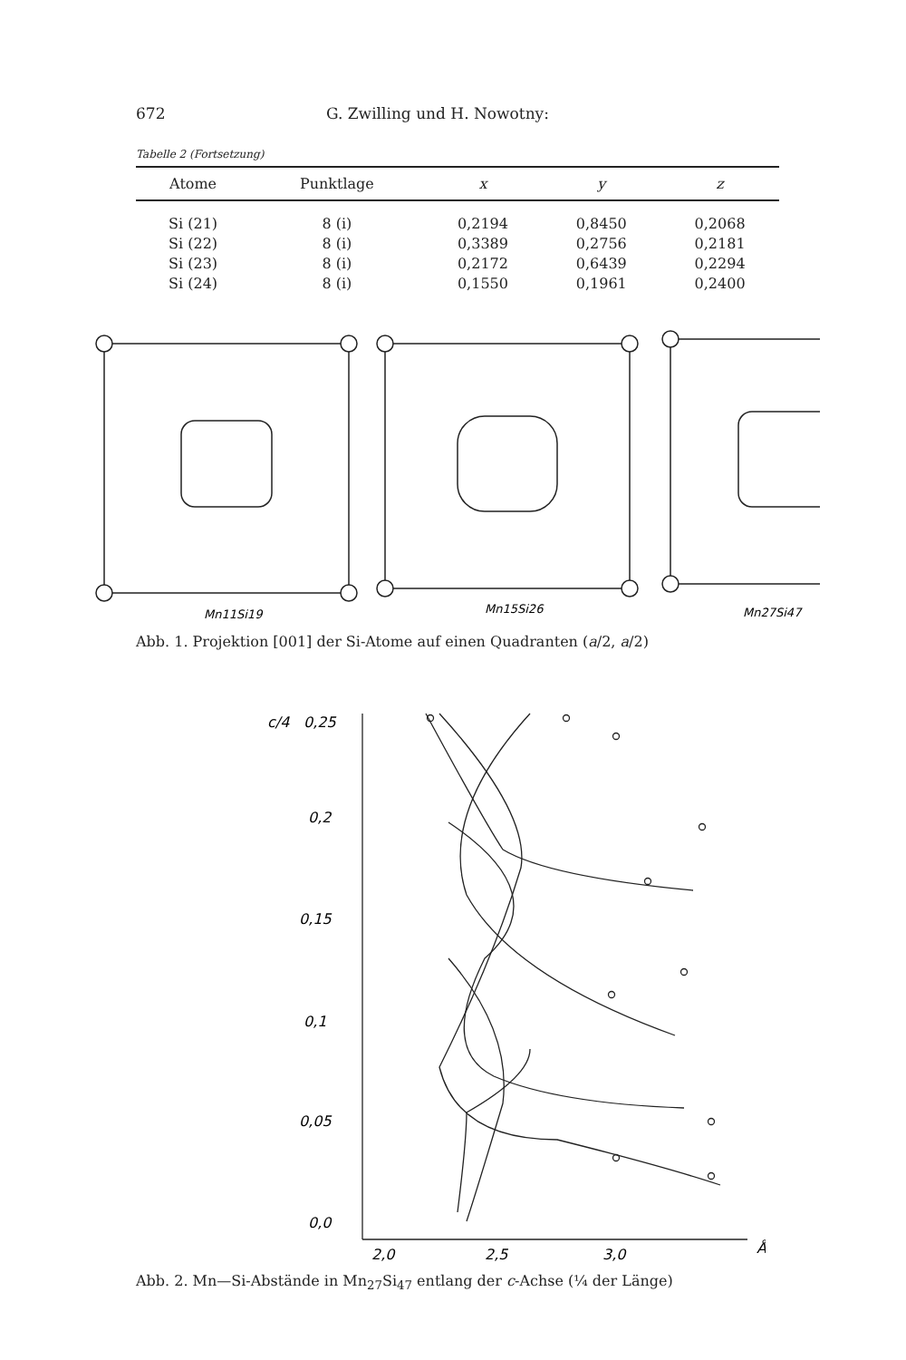672 G. Zwilling und H. Nowotny:
Tabelle 2 (Fortsetzung)
| Atome | Punktlage | x | y | z |
| --- | --- | --- | --- | --- |
| Si (21) | 8 (i) | 0,2194 | 0,8450 | 0,2068 |
| Si (22) | 8 (i) | 0,3389 | 0,2756 | 0,2181 |
| Si (23) | 8 (i) | 0,2172 | 0,6439 | 0,2294 |
| Si (24) | 8 (i) | 0,1550 | 0,1961 | 0,2400 |
Mn11Si19
Mn15Si26
Mn27Si47
Abb. 1. Projektion [001] der Si-Atome auf einen Quadranten (a/2, a/2)
c/4
0,25
0,2
0,15
0,1
0,05
0,0
2,0
2,5
3,0
Å
Abb. 2. Mn—Si-Abstände in Mn<sub>27</sub>Si<sub>47</sub> entlang der c-Achse (¼ der Länge)